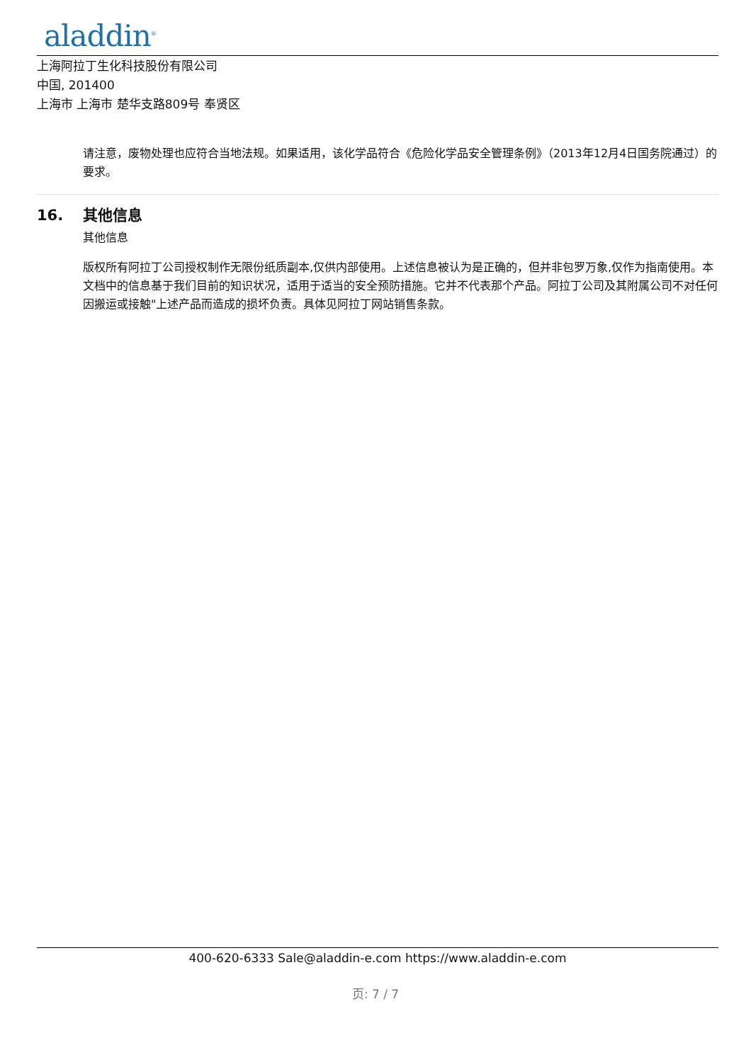aladdin<sup>®</sup>
上海阿拉丁生化科技股份有限公司
中国, 201400
上海市 上海市 楚华支路809号 奉贤区
请注意，废物处理也应符合当地法规。如果适用，该化学品符合《危险化学品安全管理条例》（2013年12月4日国务院通过）的要求。
16. 其他信息
其他信息
版权所有阿拉丁公司授权制作无限份纸质副本,仅供内部使用。上述信息被认为是正确的，但并非包罗万象,仅作为指南使用。本文档中的信息基于我们目前的知识状况，适用于适当的安全预防措施。它并不代表那个产品。阿拉丁公司及其附属公司不对任何因搬运或接触"上述产品而造成的损坏负责。具体见阿拉丁网站销售条款。
400-620-6333 Sale@aladdin-e.com https://www.aladdin-e.com
页: 7 / 7